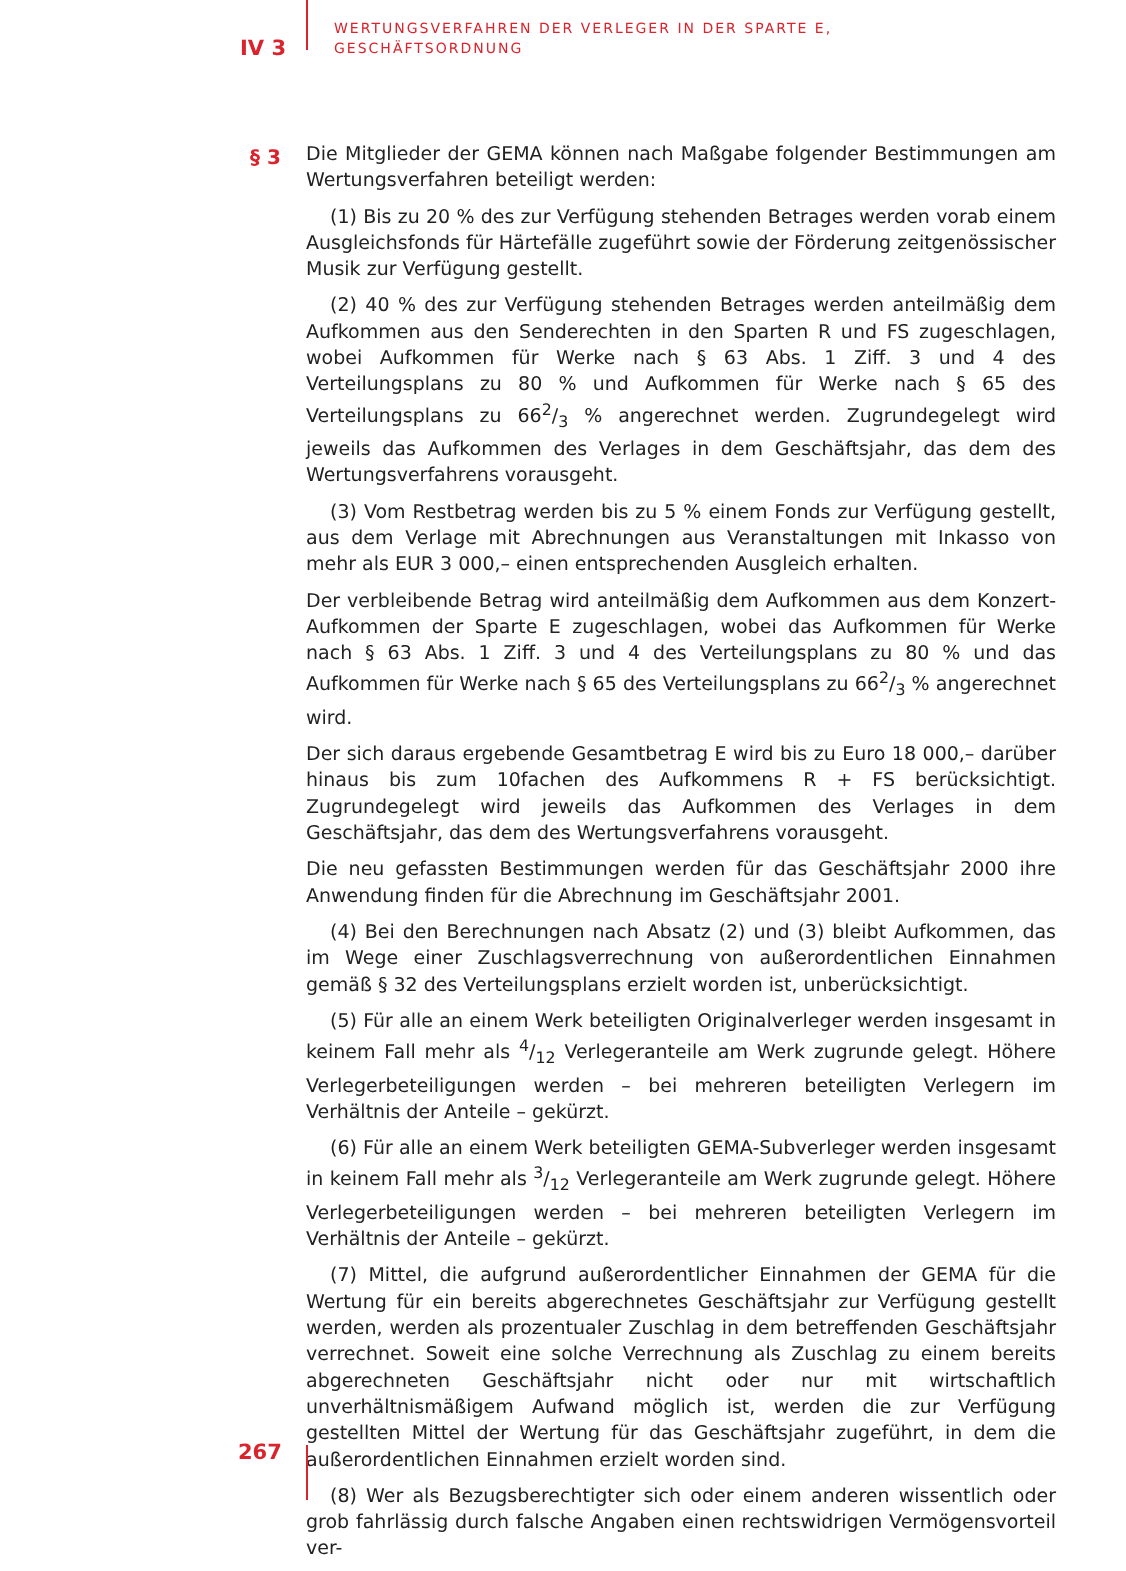IV 3
WERTUNGSVERFAHREN DER VERLEGER IN DER SPARTE E,
GESCHÄFTSORDNUNG
§ 3
Die Mitglieder der GEMA können nach Maßgabe folgender Bestimmungen am Wertungsverfahren beteiligt werden:
(1) Bis zu 20 % des zur Verfügung stehenden Betrages werden vorab einem Ausgleichsfonds für Härtefälle zugeführt sowie der Förderung zeitgenössischer Musik zur Verfügung gestellt.
(2) 40 % des zur Verfügung stehenden Betrages werden anteilmäßig dem Aufkommen aus den Senderechten in den Sparten R und FS zugeschlagen, wobei Aufkommen für Werke nach § 63 Abs. 1 Ziff. 3 und 4 des Verteilungsplans zu 80 % und Aufkommen für Werke nach § 65 des Verteilungsplans zu 662/3 % angerechnet werden. Zugrundegelegt wird jeweils das Aufkommen des Verlages in dem Geschäftsjahr, das dem des Wertungsverfahrens vorausgeht.
(3) Vom Restbetrag werden bis zu 5 % einem Fonds zur Verfügung gestellt, aus dem Verlage mit Abrechnungen aus Veranstaltungen mit Inkasso von mehr als EUR 3 000,– einen entsprechenden Ausgleich erhalten.
Der verbleibende Betrag wird anteilmäßig dem Aufkommen aus dem Konzert-Aufkommen der Sparte E zugeschlagen, wobei das Aufkommen für Werke nach § 63 Abs. 1 Ziff. 3 und 4 des Verteilungsplans zu 80 % und das Aufkommen für Werke nach § 65 des Verteilungsplans zu 662/3 % angerechnet wird.
Der sich daraus ergebende Gesamtbetrag E wird bis zu Euro 18 000,– darüber hinaus bis zum 10fachen des Aufkommens R + FS berücksichtigt. Zugrundegelegt wird jeweils das Aufkommen des Verlages in dem Geschäftsjahr, das dem des Wertungsverfahrens vorausgeht.
Die neu gefassten Bestimmungen werden für das Geschäftsjahr 2000 ihre Anwendung finden für die Abrechnung im Geschäftsjahr 2001.
(4) Bei den Berechnungen nach Absatz (2) und (3) bleibt Aufkommen, das im Wege einer Zuschlagsverrechnung von außerordentlichen Einnahmen gemäß § 32 des Verteilungsplans erzielt worden ist, unberücksichtigt.
(5) Für alle an einem Werk beteiligten Originalverleger werden insgesamt in keinem Fall mehr als 4/12 Verlegeranteile am Werk zugrunde gelegt. Höhere Verlegerbeteiligungen werden – bei mehreren beteiligten Verlegern im Verhältnis der Anteile – gekürzt.
(6) Für alle an einem Werk beteiligten GEMA-Subverleger werden insgesamt in keinem Fall mehr als 3/12 Verlegeranteile am Werk zugrunde gelegt. Höhere Verlegerbeteiligungen werden – bei mehreren beteiligten Verlegern im Verhältnis der Anteile – gekürzt.
(7) Mittel, die aufgrund außerordentlicher Einnahmen der GEMA für die Wertung für ein bereits abgerechnetes Geschäftsjahr zur Verfügung gestellt werden, werden als prozentualer Zuschlag in dem betreffenden Geschäftsjahr verrechnet. Soweit eine solche Verrechnung als Zuschlag zu einem bereits abgerechneten Geschäftsjahr nicht oder nur mit wirtschaftlich unverhältnismäßigem Aufwand möglich ist, werden die zur Verfügung gestellten Mittel der Wertung für das Geschäftsjahr zugeführt, in dem die außerordentlichen Einnahmen erzielt worden sind.
(8) Wer als Bezugsberechtigter sich oder einem anderen wissentlich oder grob fahrlässig durch falsche Angaben einen rechtswidrigen Vermögensvorteil ver-
267